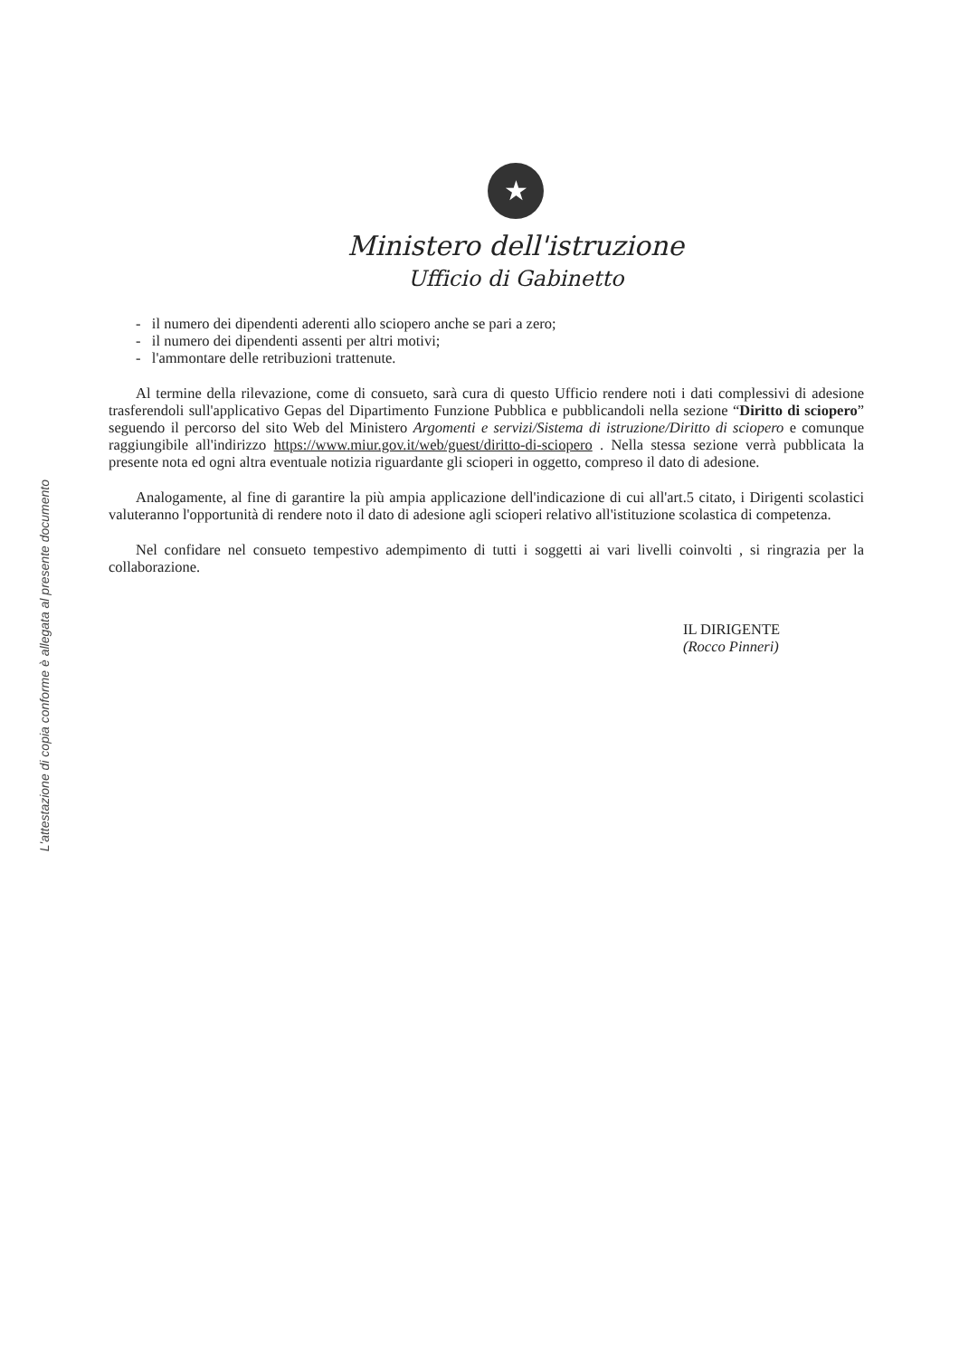L'attestazione di copia conforme è allegata al presente documento
★
Ministero dell'istruzione
Ufficio di Gabinetto
- il numero dei dipendenti aderenti allo sciopero anche se pari a zero;
- il numero dei dipendenti assenti per altri motivi;
- l'ammontare delle retribuzioni trattenute.
Al termine della rilevazione, come di consueto, sarà cura di questo Ufficio rendere noti i dati complessivi di adesione trasferendoli sull'applicativo Gepas del Dipartimento Funzione Pubblica e pubblicandoli nella sezione “Diritto di sciopero” seguendo il percorso del sito Web del Ministero Argomenti e servizi/Sistema di istruzione/Diritto di sciopero e comunque raggiungibile all'indirizzo https://www.miur.gov.it/web/guest/diritto-di-sciopero . Nella stessa sezione verrà pubblicata la presente nota ed ogni altra eventuale notizia riguardante gli scioperi in oggetto, compreso il dato di adesione.
Analogamente, al fine di garantire la più ampia applicazione dell'indicazione di cui all'art.5 citato, i Dirigenti scolastici valuteranno l'opportunità di rendere noto il dato di adesione agli scioperi relativo all'istituzione scolastica di competenza.
Nel confidare nel consueto tempestivo adempimento di tutti i soggetti ai vari livelli coinvolti , si ringrazia per la collaborazione.
IL DIRIGENTE
(Rocco Pinneri)